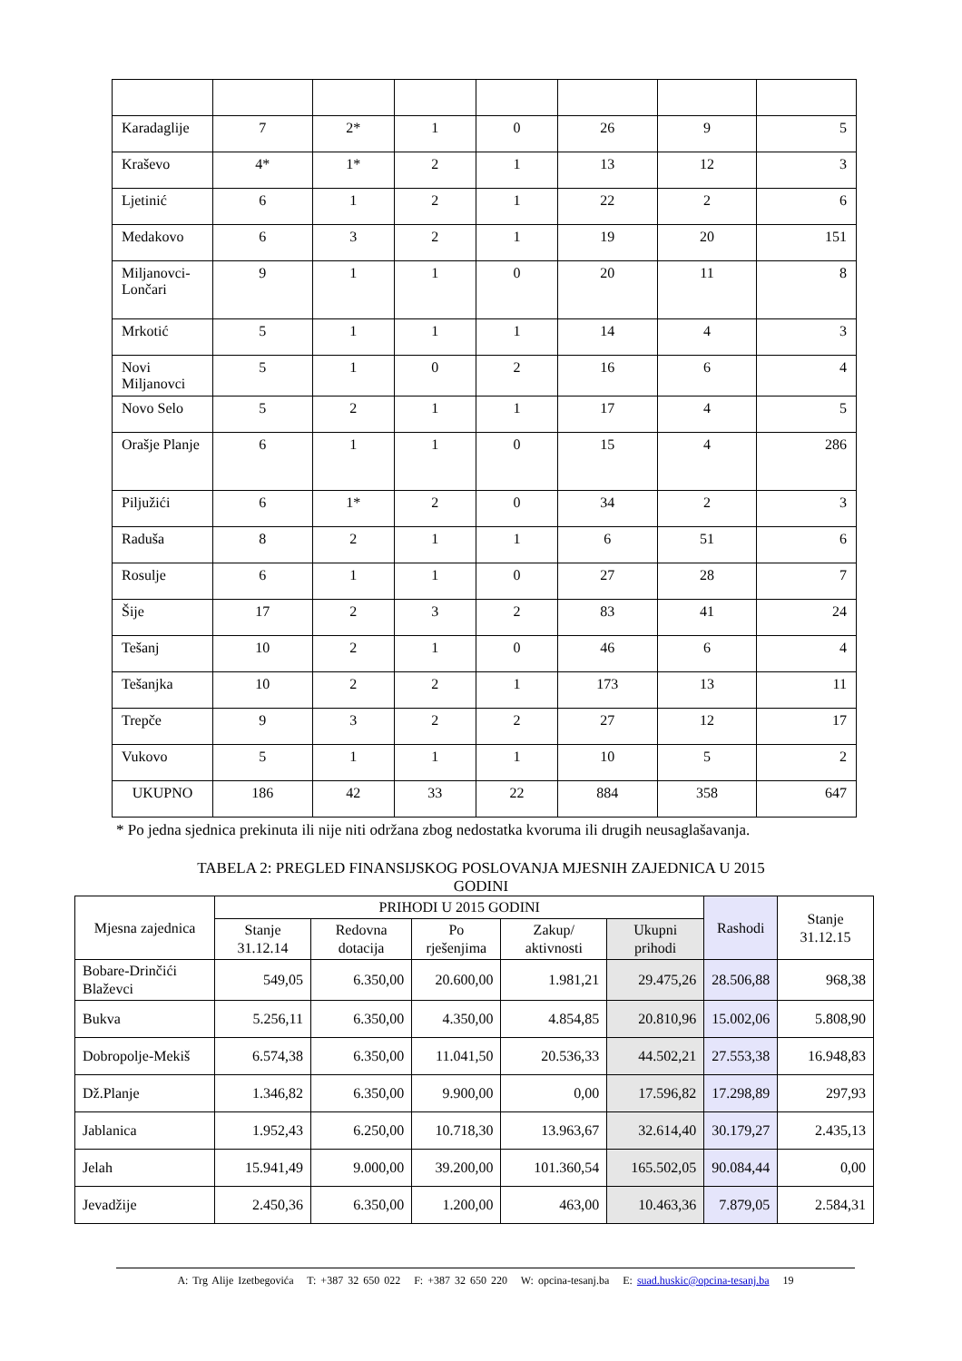| Karadaglije | 7 | 2* | 1 | 0 | 26 | 9 | 5 |
| Kraševo | 4* | 1* | 2 | 1 | 13 | 12 | 3 |
| Ljetinić | 6 | 1 | 2 | 1 | 22 | 2 | 6 |
| Medakovo | 6 | 3 | 2 | 1 | 19 | 20 | 151 |
| Miljanovci-Lončari | 9 | 1 | 1 | 0 | 20 | 11 | 8 |
| Mrkotić | 5 | 1 | 1 | 1 | 14 | 4 | 3 |
| Novi Miljanovci | 5 | 1 | 0 | 2 | 16 | 6 | 4 |
| Novo Selo | 5 | 2 | 1 | 1 | 17 | 4 | 5 |
| Orašje Planje | 6 | 1 | 1 | 0 | 15 | 4 | 286 |
| Piljužići | 6 | 1* | 2 | 0 | 34 | 2 | 3 |
| Raduša | 8 | 2 | 1 | 1 | 6 | 51 | 6 |
| Rosulje | 6 | 1 | 1 | 0 | 27 | 28 | 7 |
| Šije | 17 | 2 | 3 | 2 | 83 | 41 | 24 |
| Tešanj | 10 | 2 | 1 | 0 | 46 | 6 | 4 |
| Tešanjka | 10 | 2 | 2 | 1 | 173 | 13 | 11 |
| Trepče | 9 | 3 | 2 | 2 | 27 | 12 | 17 |
| Vukovo | 5 | 1 | 1 | 1 | 10 | 5 | 2 |
| UKUPNO | 186 | 42 | 33 | 22 | 884 | 358 | 647 |
* Po jedna sjednica prekinuta ili nije niti održana zbog nedostatka kvoruma ili drugih neusaglašavanja.
TABELA 2: PREGLED FINANSIJSKOG POSLOVANJA MJESNIH ZAJEDNICA U 2015
GODINI
| Mjesna zajednica | PRIHODI U 2015 GODINI | | | | | Rashodi | Stanje 31.12.15 |
| --- | --- | --- | --- | --- | --- | --- | --- |
| | Stanje 31.12.14 | Redovna dotacija | Po rješenjima | Zakup/ aktivnosti | Ukupni prihodi | | |
| Bobare-Drinčići Blaževci | 549,05 | 6.350,00 | 20.600,00 | 1.981,21 | 29.475,26 | 28.506,88 | 968,38 |
| Bukva | 5.256,11 | 6.350,00 | 4.350,00 | 4.854,85 | 20.810,96 | 15.002,06 | 5.808,90 |
| Dobropolje-Mekiš | 6.574,38 | 6.350,00 | 11.041,50 | 20.536,33 | 44.502,21 | 27.553,38 | 16.948,83 |
| Dž.Planje | 1.346,82 | 6.350,00 | 9.900,00 | 0,00 | 17.596,82 | 17.298,89 | 297,93 |
| Jablanica | 1.952,43 | 6.250,00 | 10.718,30 | 13.963,67 | 32.614,40 | 30.179,27 | 2.435,13 |
| Jelah | 15.941,49 | 9.000,00 | 39.200,00 | 101.360,54 | 165.502,05 | 90.084,44 | 0,00 |
| Jevadžije | 2.450,36 | 6.350,00 | 1.200,00 | 463,00 | 10.463,36 | 7.879,05 | 2.584,31 |
A: Trg Alije Izetbegovića T: +387 32 650 022 F: +387 32 650 220 W: opcina-tesanj.ba E: suad.huskic@opcina-tesanj.ba 19